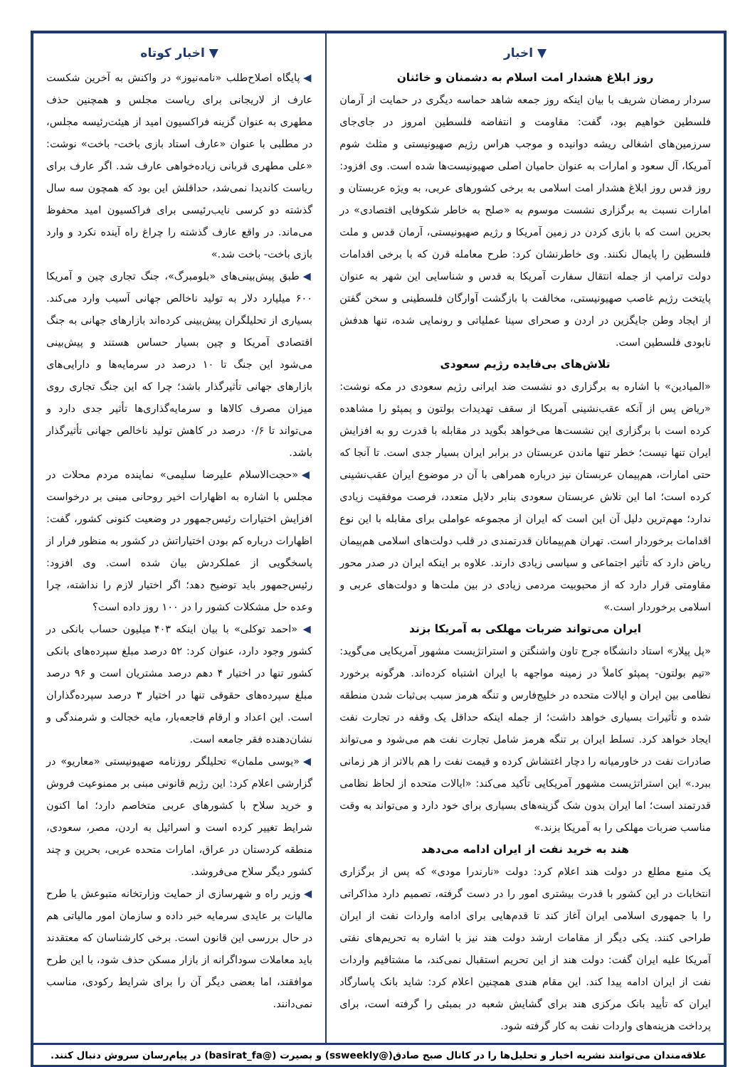▼ اخبار
روز ابلاغ هشدار امت اسلام به دشمنان و خائنان
سردار رمضان شریف با بیان اینکه روز جمعه شاهد حماسه دیگری در حمایت از آرمان فلسطین خواهیم بود، گفت: مقاومت و انتفاضه فلسطین امروز در جای‌جای سرزمین‌های اشغالی ریشه دوانیده و موجب هراس رژیم صهیونیستی و مثلث شوم آمریکا، آل سعود و امارات به عنوان حامیان اصلی صهیونیست‌ها شده است. وی افزود: روز قدس روز ابلاغ هشدار امت اسلامی به برخی کشورهای عربی، به ویژه عربستان و امارات نسبت به برگزاری نشست موسوم به «صلح به خاطر شکوفایی اقتصادی» در بحرین است که با بازی کردن در زمین آمریکا و رژیم صهیونیستی، آرمان قدس و ملت فلسطین را پایمال نکنند. وی خاطرنشان کرد: طرح معامله قرن که با برخی اقدامات دولت ترامپ از جمله انتقال سفارت آمریکا به قدس و شناسایی این شهر به عنوان پایتخت رژیم غاصب صهیونیستی، مخالفت با بازگشت آوارگان فلسطینی و سخن گفتن از ایجاد وطن جایگزین در اردن و صحرای سینا عملیاتی و رونمایی شده، تنها هدفش نابودی فلسطین است.
تلاش‌های بی‌فایده رژیم سعودی
«المیادین» با اشاره به برگزاری دو نشست ضد ایرانی رژیم سعودی در مکه نوشت: «ریاض پس از آنکه عقب‌نشینی آمریکا از سقف تهدیدات بولتون و پمپئو را مشاهده کرده است با برگزاری این نشست‌ها می‌خواهد بگوید در مقابله با قدرت رو به افزایش ایران تنها نیست؛ خطر تنها ماندن عربستان در برابر ایران بسیار جدی است. تا آنجا که حتی امارات، هم‌پیمان عربستان نیز درباره همراهی با آن در موضوع ایران عقب‌نشینی کرده است؛ اما این تلاش عربستان سعودی بنابر دلایل متعدد، فرصت موفقیت زیادی ندارد؛ مهم‌ترین دلیل آن این است که ایران از مجموعه عواملی برای مقابله با این نوع اقدامات برخوردار است. تهران هم‌پیمانان قدرتمندی در قلب دولت‌های اسلامی هم‌پیمان ریاض دارد که تأثیر اجتماعی و سیاسی زیادی دارند. علاوه بر اینکه ایران در صدر محور مقاومتی قرار دارد که از محبوبیت مردمی زیادی در بین ملت‌ها و دولت‌های عربی و اسلامی برخوردار است.»
ایران می‌تواند ضربات مهلکی به آمریکا بزند
«پل پیلار» استاد دانشگاه جرج تاون واشنگتن و استراتژیست مشهور آمریکایی می‌گوید: «تیم بولتون- پمپئو کاملاً در زمینه مواجهه با ایران اشتباه کرده‌اند. هرگونه برخورد نظامی بین ایران و ایالات متحده در خلیج‌فارس و تنگه هرمز سبب بی‌ثبات شدن منطقه شده و تأثیرات بسیاری خواهد داشت؛ از جمله اینکه حداقل یک وقفه در تجارت نفت ایجاد خواهد کرد. تسلط ایران بر تنگه هرمز شامل تجارت نفت هم می‌شود و می‌تواند صادرات نفت در خاورمیانه را دچار اغتشاش کرده و قیمت نفت را هم بالاتر از هر زمانی ببرد.» این استراتژیست مشهور آمریکایی تأکید می‌کند: «ایالات متحده از لحاظ نظامی قدرتمند است؛ اما ایران بدون شک گزینه‌های بسیاری برای خود دارد و می‌تواند به وقت مناسب ضربات مهلکی را به آمریکا بزند.»
هند به خرید نفت از ایران ادامه می‌دهد
یک منبع مطلع در دولت هند اعلام کرد: دولت «نارندرا مودی» که پس از برگزاری انتخابات در این کشور با قدرت بیشتری امور را در دست گرفته، تصمیم دارد مذاکراتی را با جمهوری اسلامی ایران آغاز کند تا قدم‌هایی برای ادامه واردات نفت از ایران طراحی کنند. یکی دیگر از مقامات ارشد دولت هند نیز با اشاره به تحریم‌های نفتی آمریکا علیه ایران گفت: دولت هند از این تحریم استقبال نمی‌کند، ما مشتاقیم واردات نفت از ایران ادامه پیدا کند. این مقام هندی همچنین اعلام کرد: شاید بانک پاسارگاد ایران که تأیید بانک مرکزی هند برای گشایش شعبه در بمبئی را گرفته است، برای پرداخت هزینه‌های واردات نفت به کار گرفته شود.
▼ اخبار کوتاه
◀ پایگاه اصلاح‌طلب «نامه‌نیوز» در واکنش به آخرین شکست عارف از لاریجانی برای ریاست مجلس و همچنین حذف مطهری به عنوان گزینه فراکسیون امید از هیئت‌رئیسه مجلس، در مطلبی با عنوان «عارف استاد بازی باخت- باخت» نوشت: «علی مطهری قربانی زیاده‌خواهی عارف شد. اگر عارف برای ریاست کاندیدا نمی‌شد، حداقلش این بود که همچون سه سال گذشته دو کرسی نایب‌رئیسی برای فراکسیون امید محفوظ می‌ماند. در واقع عارف گذشته را چراغ راه آینده نکرد و وارد بازی باخت- باخت شد.»
◀ طبق پیش‌بینی‌های «بلومبرگ»، جنگ تجاری چین و آمریکا ۶۰۰ میلیارد دلار به تولید ناخالص جهانی آسیب وارد می‌کند. بسیاری از تحلیلگران پیش‌بینی کرده‌اند بازارهای جهانی به جنگ اقتصادی آمریکا و چین بسیار حساس هستند و پیش‌بینی می‌شود این جنگ تا ۱۰ درصد در سرمایه‌ها و دارایی‌های بازارهای جهانی تأثیرگذار باشد؛ چرا که این جنگ تجاری روی میزان مصرف کالاها و سرمایه‌گذاری‌ها تأثیر جدی دارد و می‌تواند تا ۰/۶ درصد در کاهش تولید ناخالص جهانی تأثیرگذار باشد.
◀ «حجت‌الاسلام علیرضا سلیمی» نماینده مردم محلات در مجلس با اشاره به اظهارات اخیر روحانی مبنی بر درخواست افزایش اختیارات رئیس‌جمهور در وضعیت کنونی کشور، گفت: اظهارات درباره کم بودن اختیاراتش در کشور به منظور فرار از پاسخگویی از عملکردش بیان شده است. وی افزود: رئیس‌جمهور باید توضیح دهد؛ اگر اختیار لازم را نداشته، چرا وعده حل مشکلات کشور را در ۱۰۰ روز داده است؟
◀ «احمد توکلی» با بیان اینکه ۴۰۳ میلیون حساب بانکی در کشور وجود دارد، عنوان کرد: ۵۲ درصد مبلغ سپرده‌های بانکی کشور تنها در اختیار ۴ دهم درصد مشتریان است و ۹۶ درصد مبلغ سپرده‌های حقوقی تنها در اختیار ۳ درصد سپرده‌گذاران است. این اعداد و ارقام فاجعه‌بار، مایه خجالت و شرمندگی و نشان‌دهنده فقر جامعه است.
◀ «یوسی ملمان» تحلیلگر روزنامه صهیونیستی «معاریو» در گزارشی اعلام کرد: این رژیم قانونی مبنی بر ممنوعیت فروش و خرید سلاح با کشورهای عربی متخاصم دارد؛ اما اکنون شرایط تغییر کرده است و اسرائیل به اردن، مصر، سعودی، منطقه کردستان در عراق، امارات متحده عربی، بحرین و چند کشور دیگر سلاح می‌فروشد.
◀ وزیر راه و شهرسازی از حمایت وزارتخانه متبوعش با طرح مالیات بر عایدی سرمایه خبر داده و سازمان امور مالیاتی هم در حال بررسی این قانون است. برخی کارشناسان که معتقدند باید معاملات سوداگرانه از بازار مسکن حذف شود، با این طرح موافقند، اما بعضی دیگر آن را برای شرایط رکودی، مناسب نمی‌دانند.
علاقه‌مندان می‌توانند نشریه اخبار و تحلیل‌ها را در کانال صبح صادق(@ssweekly) و بصیرت (@basirat_fa) در پیام‌رسان سروش دنبال کنند.